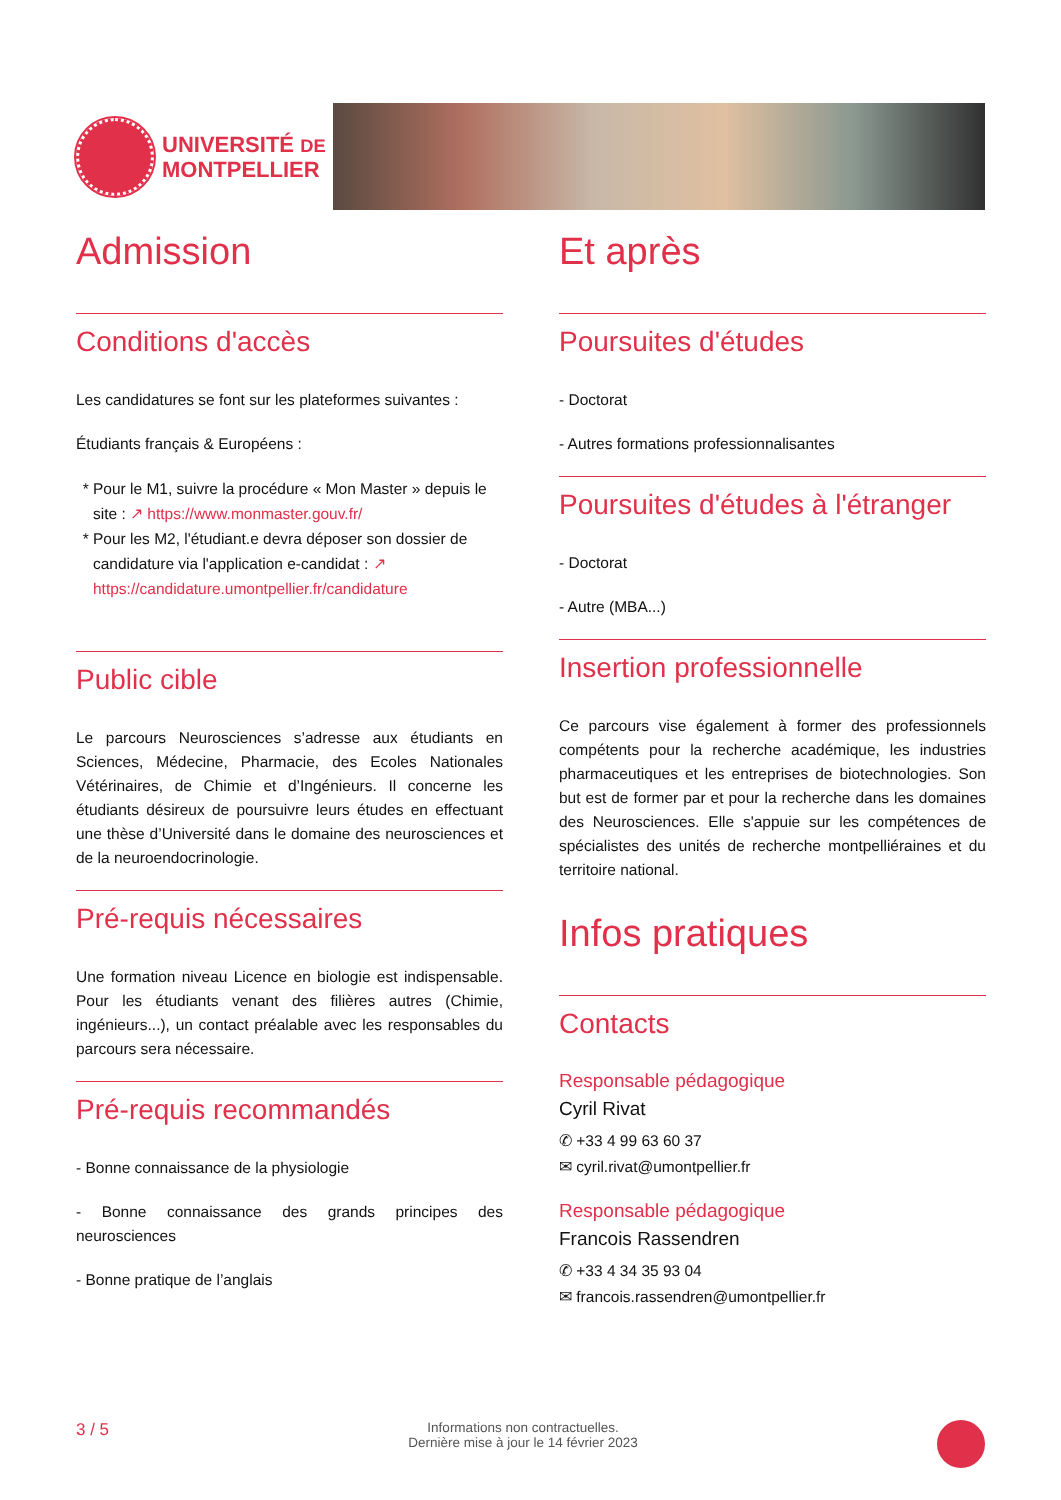UNIVERSITÉ DE
MONTPELLIER
Admission
Conditions d'accès
Les candidatures se font sur les plateformes suivantes :
Étudiants français & Européens :
Pour le M1, suivre la procédure « Mon Master » depuis le site : ↗ https://www.monmaster.gouv.fr/
Pour les M2, l'étudiant.e devra déposer son dossier de candidature via l'application e-candidat : ↗ https://candidature.umontpellier.fr/candidature
Public cible
Le parcours Neurosciences s’adresse aux étudiants en Sciences, Médecine, Pharmacie, des Ecoles Nationales Vétérinaires, de Chimie et d’Ingénieurs. Il concerne les étudiants désireux de poursuivre leurs études en effectuant une thèse d’Université dans le domaine des neurosciences et de la neuroendocrinologie.
Pré-requis nécessaires
Une formation niveau Licence en biologie est indispensable. Pour les étudiants venant des filières autres (Chimie, ingénieurs...), un contact préalable avec les responsables du parcours sera nécessaire.
Pré-requis recommandés
- Bonne connaissance de la physiologie
- Bonne connaissance des grands principes des neurosciences
- Bonne pratique de l’anglais
Et après
Poursuites d'études
- Doctorat
- Autres formations professionnalisantes
Poursuites d'études à l'étranger
- Doctorat
- Autre (MBA...)
Insertion professionnelle
Ce parcours vise également à former des professionnels compétents pour la recherche académique, les industries pharmaceutiques et les entreprises de biotechnologies. Son but est de former par et pour la recherche dans les domaines des Neurosciences. Elle s'appuie sur les compétences de spécialistes des unités de recherche montpelliéraines et du territoire national.
Infos pratiques
Contacts
Responsable pédagogique
Cyril Rivat
✆ +33 4 99 63 60 37
✉ cyril.rivat@umontpellier.fr
Responsable pédagogique
Francois Rassendren
✆ +33 4 34 35 93 04
✉ francois.rassendren@umontpellier.fr
3 / 5 Informations non contractuelles.
Dernière mise à jour le 14 février 2023